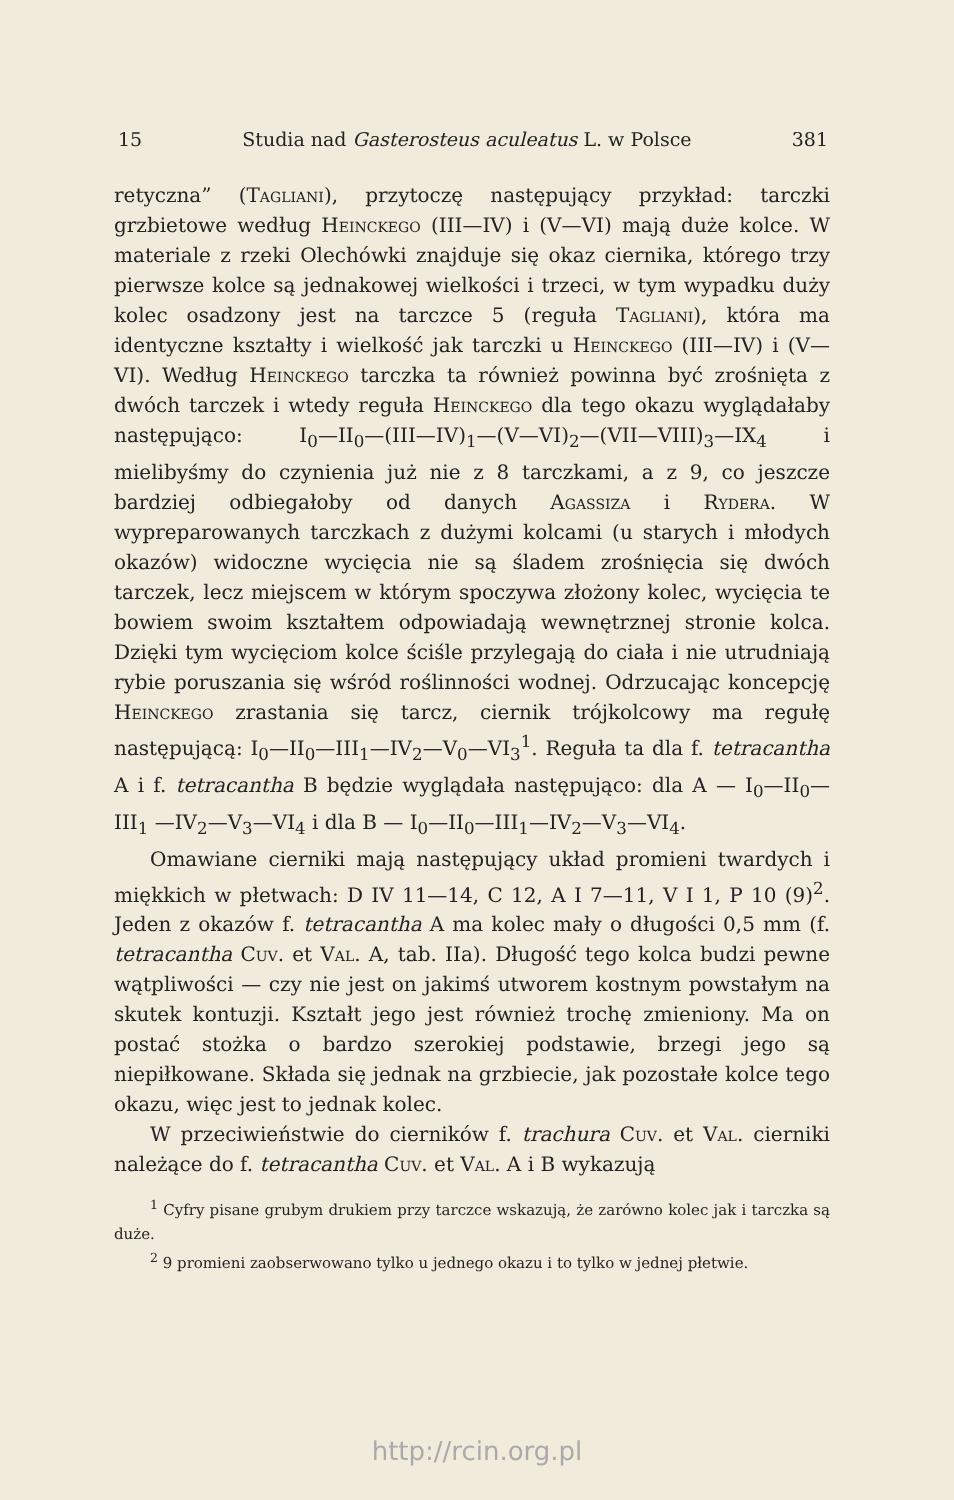15 Studia nad Gasterosteus aculeatus L. w Polsce 381
retyczna” (Tagliani), przytoczę następujący przykład: tarczki grzbietowe według Heinckego (III—IV) i (V—VI) mają duże kolce. W materiale z rzeki Olechówki znajduje się okaz ciernika, którego trzy pierwsze kolce są jednakowej wielkości i trzeci, w tym wypadku duży kolec osadzony jest na tarczce 5 (reguła Tagliani), która ma identyczne kształty i wielkość jak tarczki u Heinckego (III—IV) i (V—VI). Według Heinckego tarczka ta również powinna być zrośnięta z dwóch tarczek i wtedy reguła Heinckego dla tego okazu wyglądałaby następująco: I<sub>0</sub>—II<sub>0</sub>—(III—IV)<sub>1</sub>—(V—VI)<sub>2</sub>—(VII—VIII)<sub>3</sub>—IX<sub>4</sub> i mielibyśmy do czynienia już nie z 8 tarczkami, a z 9, co jeszcze bardziej odbiegałoby od danych Agassiza i Rydera. W wypreparowanych tarczkach z dużymi kolcami (u starych i młodych okazów) widoczne wycięcia nie są śladem zrośnięcia się dwóch tarczek, lecz miejscem w którym spoczywa złożony kolec, wycięcia te bowiem swoim kształtem odpowiadają wewnętrznej stronie kolca. Dzięki tym wycięciom kolce ściśle przylegają do ciała i nie utrudniają rybie poruszania się wśród roślinności wodnej. Odrzucając koncepcję Heinckego zrastania się tarcz, ciernik trójkolcowy ma regułę następującą: I<sub>0</sub>—II<sub>0</sub>—III<sub>1</sub>—IV<sub>2</sub>—V<sub>0</sub>—VI<sub>3</sub><sup>1</sup>. Reguła ta dla f. tetracantha A i f. tetracantha B będzie wyglądała następująco: dla A — I<sub>0</sub>—II<sub>0</sub>—III<sub>1</sub> —IV<sub>2</sub>—V<sub>3</sub>—VI<sub>4</sub> i dla B — I<sub>0</sub>—II<sub>0</sub>—III<sub>1</sub>—IV<sub>2</sub>—V<sub>3</sub>—VI<sub>4</sub>.
Omawiane cierniki mają następujący układ promieni twardych i miękkich w płetwach: D IV 11—14, C 12, A I 7—11, V I 1, P 10 (9)<sup>2</sup>. Jeden z okazów f. tetracantha A ma kolec mały o długości 0,5 mm (f. tetracantha Cuv. et Val. A, tab. IIa). Długość tego kolca budzi pewne wątpliwości — czy nie jest on jakimś utworem kostnym powstałym na skutek kontuzji. Kształt jego jest również trochę zmieniony. Ma on postać stożka o bardzo szerokiej podstawie, brzegi jego są niepiłkowane. Składa się jednak na grzbiecie, jak pozostałe kolce tego okazu, więc jest to jednak kolec.
W przeciwieństwie do cierników f. trachura Cuv. et Val. cierniki należące do f. tetracantha Cuv. et Val. A i B wykazują
<sup>1</sup> Cyfry pisane grubym drukiem przy tarczce wskazują, że zarówno kolec jak i tarczka są duże.
<sup>2</sup> 9 promieni zaobserwowano tylko u jednego okazu i to tylko w jednej płetwie.
http://rcin.org.pl